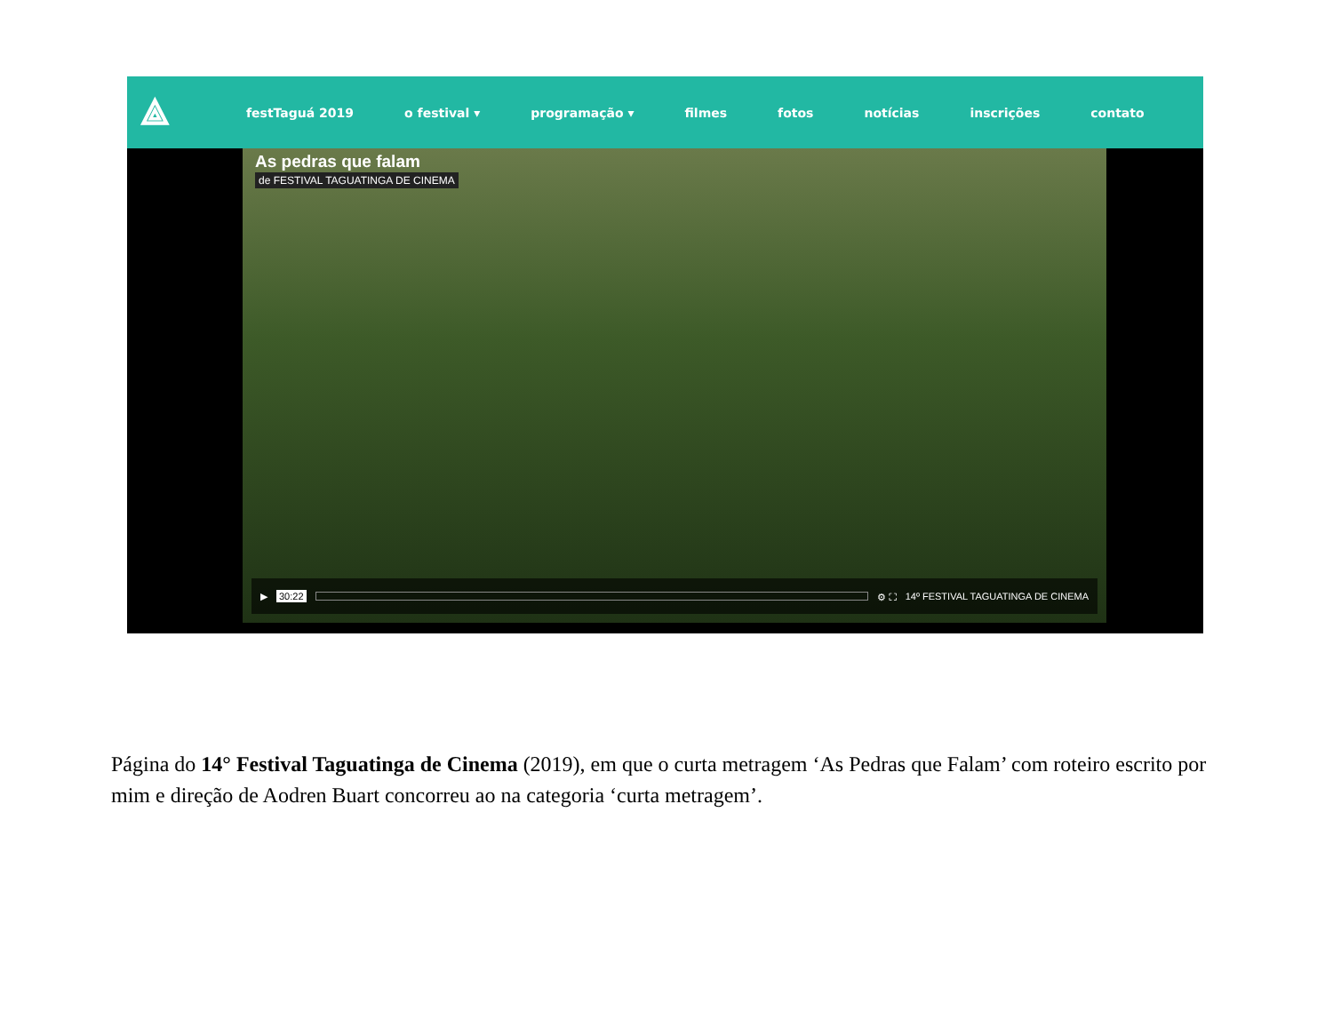⟁ festTaguá 2019 o festival ▾ programação ▾ filmes fotos notícias inscrições contato
As pedras que falam
de FESTIVAL TAGUATINGA DE CINEMA
▶ 30:22 ⚙ ⛶ 14º FESTIVAL TAGUATINGA DE CINEMA
Página do 14° Festival Taguatinga de Cinema (2019), em que o curta metragem ‘As Pedras que Falam’ com roteiro escrito por mim e direção de Aodren Buart concorreu ao na categoria ‘curta metragem’.